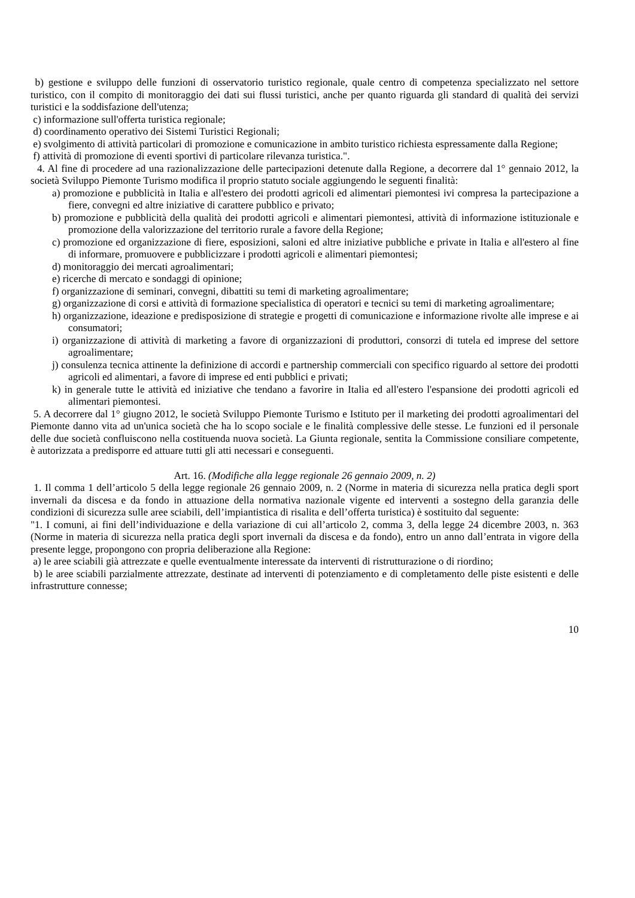b) gestione e sviluppo delle funzioni di osservatorio turistico regionale, quale centro di competenza specializzato nel settore turistico, con il compito di monitoraggio dei dati sui flussi turistici, anche per quanto riguarda gli standard di qualità dei servizi turistici e la soddisfazione dell'utenza;
c) informazione sull'offerta turistica regionale;
d) coordinamento operativo dei Sistemi Turistici Regionali;
e) svolgimento di attività particolari di promozione e comunicazione in ambito turistico richiesta espressamente dalla Regione;
f) attività di promozione di eventi sportivi di particolare rilevanza turistica.".
4. Al fine di procedere ad una razionalizzazione delle partecipazioni detenute dalla Regione, a decorrere dal 1° gennaio 2012, la società Sviluppo Piemonte Turismo modifica il proprio statuto sociale aggiungendo le seguenti finalità:
a) promozione e pubblicità in Italia e all'estero dei prodotti agricoli ed alimentari piemontesi ivi compresa la partecipazione a fiere, convegni ed altre iniziative di carattere pubblico e privato;
b) promozione e pubblicità della qualità dei prodotti agricoli e alimentari piemontesi, attività di informazione istituzionale e promozione della valorizzazione del territorio rurale a favore della Regione;
c) promozione ed organizzazione di fiere, esposizioni, saloni ed altre iniziative pubbliche e private in Italia e all'estero al fine di informare, promuovere e pubblicizzare i prodotti agricoli e alimentari piemontesi;
d) monitoraggio dei mercati agroalimentari;
e) ricerche di mercato e sondaggi di opinione;
f) organizzazione di seminari, convegni, dibattiti su temi di marketing agroalimentare;
g) organizzazione di corsi e attività di formazione specialistica di operatori e tecnici su temi di marketing agroalimentare;
h) organizzazione, ideazione e predisposizione di strategie e progetti di comunicazione e informazione rivolte alle imprese e ai consumatori;
i) organizzazione di attività di marketing a favore di organizzazioni di produttori, consorzi di tutela ed imprese del settore agroalimentare;
j) consulenza tecnica attinente la definizione di accordi e partnership commerciali con specifico riguardo al settore dei prodotti agricoli ed alimentari, a favore di imprese ed enti pubblici e privati;
k) in generale tutte le attività ed iniziative che tendano a favorire in Italia ed all'estero l'espansione dei prodotti agricoli ed alimentari piemontesi.
5. A decorrere dal 1° giugno 2012, le società Sviluppo Piemonte Turismo e Istituto per il marketing dei prodotti agroalimentari del Piemonte danno vita ad un'unica società che ha lo scopo sociale e le finalità complessive delle stesse. Le funzioni ed il personale delle due società confluiscono nella costituenda nuova società. La Giunta regionale, sentita la Commissione consiliare competente, è autorizzata a predisporre ed attuare tutti gli atti necessari e conseguenti.
Art. 16. (Modifiche alla legge regionale 26 gennaio 2009, n. 2)
1. Il comma 1 dell’articolo 5 della legge regionale 26 gennaio 2009, n. 2 (Norme in materia di sicurezza nella pratica degli sport invernali da discesa e da fondo in attuazione della normativa nazionale vigente ed interventi a sostegno della garanzia delle condizioni di sicurezza sulle aree sciabili, dell’impiantistica di risalita e dell’offerta turistica) è sostituito dal seguente:
"1. I comuni, ai fini dell’individuazione e della variazione di cui all’articolo 2, comma 3, della legge 24 dicembre 2003, n. 363 (Norme in materia di sicurezza nella pratica degli sport invernali da discesa e da fondo), entro un anno dall’entrata in vigore della presente legge, propongono con propria deliberazione alla Regione:
a) le aree sciabili già attrezzate e quelle eventualmente interessate da interventi di ristrutturazione o di riordino;
b) le aree sciabili parzialmente attrezzate, destinate ad interventi di potenziamento e di completamento delle piste esistenti e delle infrastrutture connesse;
10